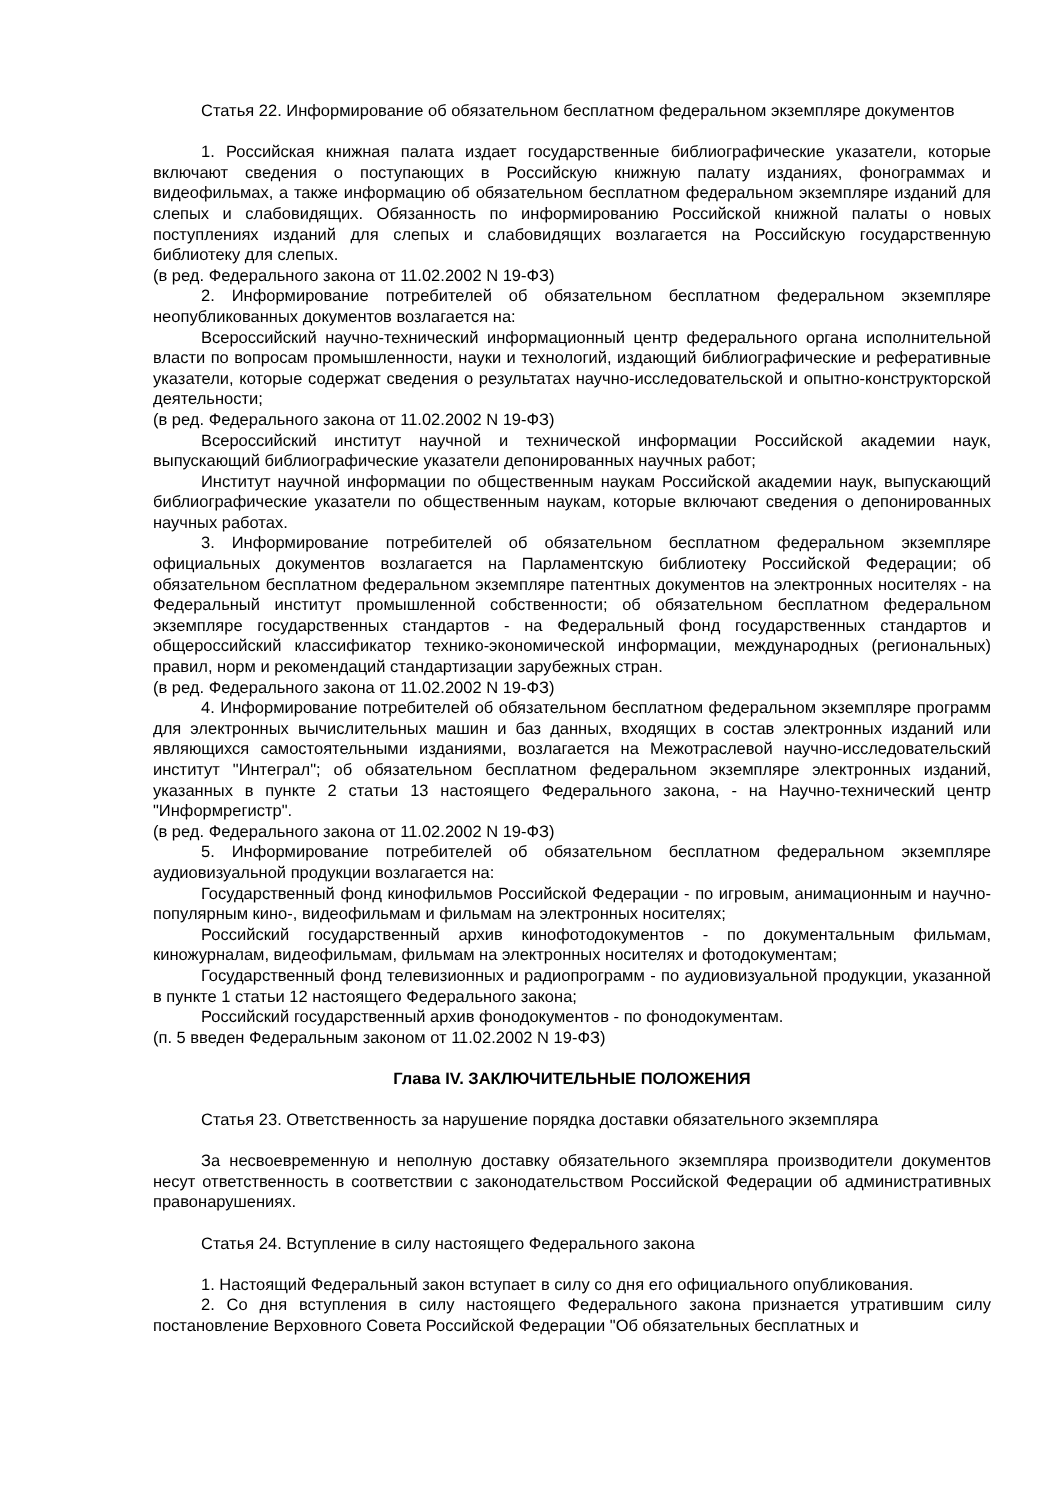Статья 22. Информирование об обязательном бесплатном федеральном экземпляре документов
1. Российская книжная палата издает государственные библиографические указатели, которые включают сведения о поступающих в Российскую книжную палату изданиях, фонограммах и видеофильмах, а также информацию об обязательном бесплатном федеральном экземпляре изданий для слепых и слабовидящих. Обязанность по информированию Российской книжной палаты о новых поступлениях изданий для слепых и слабовидящих возлагается на Российскую государственную библиотеку для слепых.
(в ред. Федерального закона от 11.02.2002 N 19-ФЗ)
2. Информирование потребителей об обязательном бесплатном федеральном экземпляре неопубликованных документов возлагается на:
Всероссийский научно-технический информационный центр федерального органа исполнительной власти по вопросам промышленности, науки и технологий, издающий библиографические и реферативные указатели, которые содержат сведения о результатах научно-исследовательской и опытно-конструкторской деятельности;
(в ред. Федерального закона от 11.02.2002 N 19-ФЗ)
Всероссийский институт научной и технической информации Российской академии наук, выпускающий библиографические указатели депонированных научных работ;
Институт научной информации по общественным наукам Российской академии наук, выпускающий библиографические указатели по общественным наукам, которые включают сведения о депонированных научных работах.
3. Информирование потребителей об обязательном бесплатном федеральном экземпляре официальных документов возлагается на Парламентскую библиотеку Российской Федерации; об обязательном бесплатном федеральном экземпляре патентных документов на электронных носителях - на Федеральный институт промышленной собственности; об обязательном бесплатном федеральном экземпляре государственных стандартов - на Федеральный фонд государственных стандартов и общероссийский классификатор технико-экономической информации, международных (региональных) правил, норм и рекомендаций стандартизации зарубежных стран.
(в ред. Федерального закона от 11.02.2002 N 19-ФЗ)
4. Информирование потребителей об обязательном бесплатном федеральном экземпляре программ для электронных вычислительных машин и баз данных, входящих в состав электронных изданий или являющихся самостоятельными изданиями, возлагается на Межотраслевой научно-исследовательский институт "Интеграл"; об обязательном бесплатном федеральном экземпляре электронных изданий, указанных в пункте 2 статьи 13 настоящего Федерального закона, - на Научно-технический центр "Информрегистр".
(в ред. Федерального закона от 11.02.2002 N 19-ФЗ)
5. Информирование потребителей об обязательном бесплатном федеральном экземпляре аудиовизуальной продукции возлагается на:
Государственный фонд кинофильмов Российской Федерации - по игровым, анимационным и научно-популярным кино-, видеофильмам и фильмам на электронных носителях;
Российский государственный архив кинофотодокументов - по документальным фильмам, киножурналам, видеофильмам, фильмам на электронных носителях и фотодокументам;
Государственный фонд телевизионных и радиопрограмм - по аудиовизуальной продукции, указанной в пункте 1 статьи 12 настоящего Федерального закона;
Российский государственный архив фонодокументов - по фонодокументам.
(п. 5 введен Федеральным законом от 11.02.2002 N 19-ФЗ)
Глава IV. ЗАКЛЮЧИТЕЛЬНЫЕ ПОЛОЖЕНИЯ
Статья 23. Ответственность за нарушение порядка доставки обязательного экземпляра
За несвоевременную и неполную доставку обязательного экземпляра производители документов несут ответственность в соответствии с законодательством Российской Федерации об административных правонарушениях.
Статья 24. Вступление в силу настоящего Федерального закона
1. Настоящий Федеральный закон вступает в силу со дня его официального опубликования.
2. Со дня вступления в силу настоящего Федерального закона признается утратившим силу постановление Верховного Совета Российской Федерации "Об обязательных бесплатных и